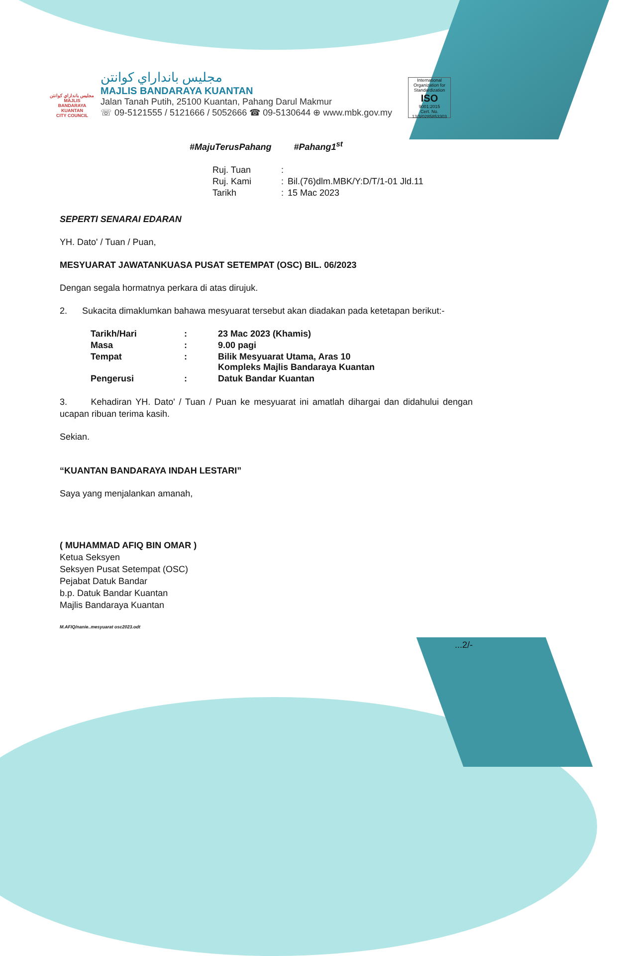مجليس بانداراي كوانتن
MAJLIS BANDARAYA
KUANTAN
CITY COUNCIL
مجليس بانداراي كوانتن
MAJLIS BANDARAYA KUANTAN
Jalan Tanah Putih, 25100 Kuantan, Pahang Darul Makmur
☏ 09-5121555 / 5121666 / 5052666 ☎ 09-5130644 ⊕ www.mbk.gov.my
International Organization for Standardization
ISO
9001:2015
Cert. No. 13/3/0285853303
#MajuTerusPahang #Pahang1<sup>st</sup>
| Ruj. Tuan | : | |
| Ruj. Kami | : | Bil.(76)dlm.MBK/Y:D/T/1-01 Jld.11 |
| Tarikh | : | 15 Mac 2023 |
SEPERTI SENARAI EDARAN
YH. Dato' / Tuan / Puan,
MESYUARAT JAWATANKUASA PUSAT SETEMPAT (OSC) BIL. 06/2023
Dengan segala hormatnya perkara di atas dirujuk.
2. Sukacita dimaklumkan bahawa mesyuarat tersebut akan diadakan pada ketetapan berikut:-
| Tarikh/Hari | : | 23 Mac 2023 (Khamis) |
| Masa | : | 9.00 pagi |
| Tempat | : | Bilik Mesyuarat Utama, Aras 10 Kompleks Majlis Bandaraya Kuantan |
| Pengerusi | : | Datuk Bandar Kuantan |
3. Kehadiran YH. Dato' / Tuan / Puan ke mesyuarat ini amatlah dihargai dan didahului dengan ucapan ribuan terima kasih.
Sekian.
“KUANTAN BANDARAYA INDAH LESTARI”
Saya yang menjalankan amanah,
( MUHAMMAD AFIQ BIN OMAR )
Ketua Seksyen
Seksyen Pusat Setempat (OSC)
Pejabat Datuk Bandar
b.p. Datuk Bandar Kuantan
Majlis Bandaraya Kuantan
M.AFIQ/nanie..mesyuarat osc2023.odt
...2/-